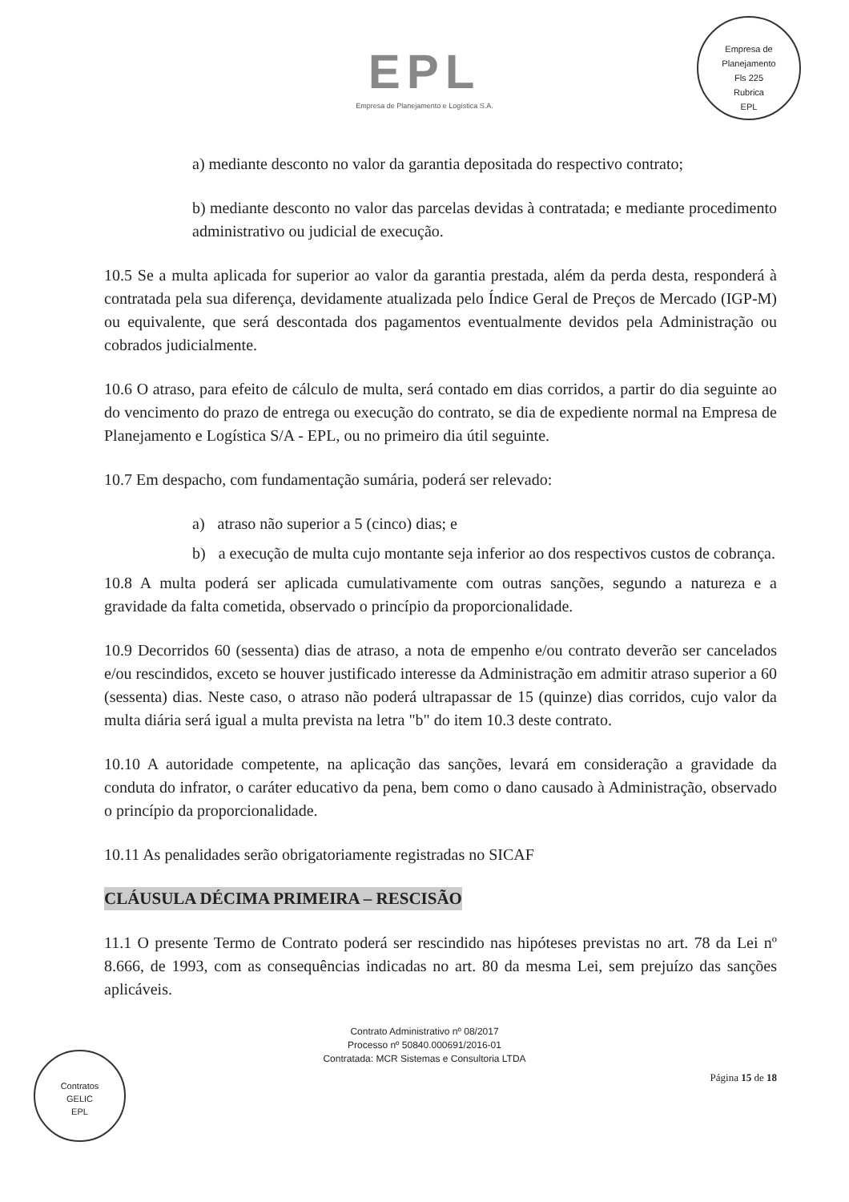EPL
Empresa de Planejamento e Logística S.A.
Empresa de Planejamento
Fls 225
Rubrica
EPL
a) mediante desconto no valor da garantia depositada do respectivo contrato;
b) mediante desconto no valor das parcelas devidas à contratada; e mediante procedimento administrativo ou judicial de execução.
10.5 Se a multa aplicada for superior ao valor da garantia prestada, além da perda desta, responderá à contratada pela sua diferença, devidamente atualizada pelo Índice Geral de Preços de Mercado (IGP-M) ou equivalente, que será descontada dos pagamentos eventualmente devidos pela Administração ou cobrados judicialmente.
10.6 O atraso, para efeito de cálculo de multa, será contado em dias corridos, a partir do dia seguinte ao do vencimento do prazo de entrega ou execução do contrato, se dia de expediente normal na Empresa de Planejamento e Logística S/A - EPL, ou no primeiro dia útil seguinte.
10.7 Em despacho, com fundamentação sumária, poderá ser relevado:
a) atraso não superior a 5 (cinco) dias; e
b) a execução de multa cujo montante seja inferior ao dos respectivos custos de cobrança.
10.8 A multa poderá ser aplicada cumulativamente com outras sanções, segundo a natureza e a gravidade da falta cometida, observado o princípio da proporcionalidade.
10.9 Decorridos 60 (sessenta) dias de atraso, a nota de empenho e/ou contrato deverão ser cancelados e/ou rescindidos, exceto se houver justificado interesse da Administração em admitir atraso superior a 60 (sessenta) dias. Neste caso, o atraso não poderá ultrapassar de 15 (quinze) dias corridos, cujo valor da multa diária será igual a multa prevista na letra "b" do item 10.3 deste contrato.
10.10 A autoridade competente, na aplicação das sanções, levará em consideração a gravidade da conduta do infrator, o caráter educativo da pena, bem como o dano causado à Administração, observado o princípio da proporcionalidade.
10.11 As penalidades serão obrigatoriamente registradas no SICAF
CLÁUSULA DÉCIMA PRIMEIRA – RESCISÃO
11.1 O presente Termo de Contrato poderá ser rescindido nas hipóteses previstas no art. 78 da Lei nº 8.666, de 1993, com as consequências indicadas no art. 80 da mesma Lei, sem prejuízo das sanções aplicáveis.
Contrato Administrativo nº 08/2017
Processo nº 50840.000691/2016-01
Contratada: MCR Sistemas e Consultoria LTDA
Página 15 de 18
Contratos
GELIC
EPL